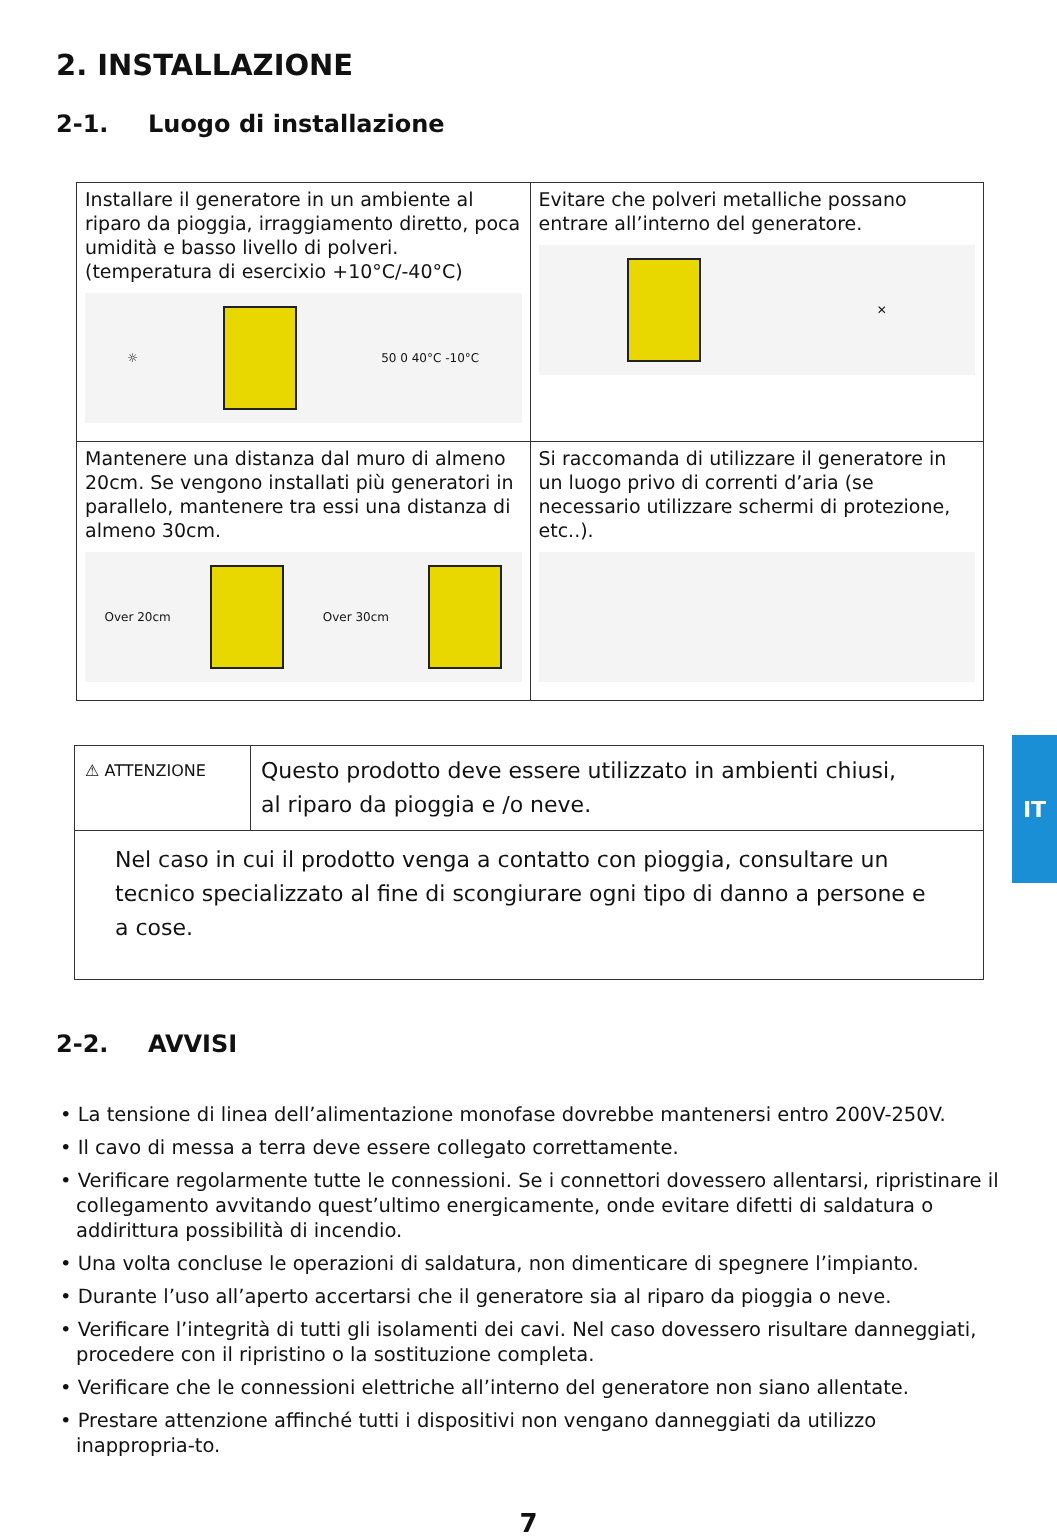2. INSTALLAZIONE
2-1. Luogo di installazione
| Installare il generatore in un ambiente al riparo da pioggia, irraggiamento diretto, poca umidità e basso livello di polveri. (temperatura di esercixio +10°C/-40°C) ☼ 50 0 40°C -10°C | Evitare che polveri metalliche possano entrare all’interno del generatore. ✕ |
| Mantenere una distanza dal muro di almeno 20cm. Se vengono installati più generatori in parallelo, mantenere tra essi una distanza di almeno 30cm. Over 20cm Over 30cm | Si raccomanda di utilizzare il generatore in un luogo privo di correnti d’aria (se necessario utilizzare schermi di protezione, etc..). |
| ⚠ ATTENZIONE | Questo prodotto deve essere utilizzato in ambienti chiusi, al riparo da pioggia e /o neve. |
| Nel caso in cui il prodotto venga a contatto con pioggia, consultare un tecnico specializzato al fine di scongiurare ogni tipo di danno a persone e a cose. | |
2-2. AVVISI
• La tensione di linea dell’alimentazione monofase dovrebbe mantenersi entro 200V-250V.
• Il cavo di messa a terra deve essere collegato correttamente.
• Verificare regolarmente tutte le connessioni. Se i connettori dovessero allentarsi, ripristinare il collegamento avvitando quest’ultimo energicamente, onde evitare difetti di saldatura o addirittura possibilità di incendio.
• Una volta concluse le operazioni di saldatura, non dimenticare di spegnere l’impianto.
• Durante l’uso all’aperto accertarsi che il generatore sia al riparo da pioggia o neve.
• Verificare l’integrità di tutti gli isolamenti dei cavi. Nel caso dovessero risultare danneggiati, procedere con il ripristino o la sostituzione completa.
• Verificare che le connessioni elettriche all’interno del generatore non siano allentate.
• Prestare attenzione affinché tutti i dispositivi non vengano danneggiati da utilizzo inappropria-to.
7
IT